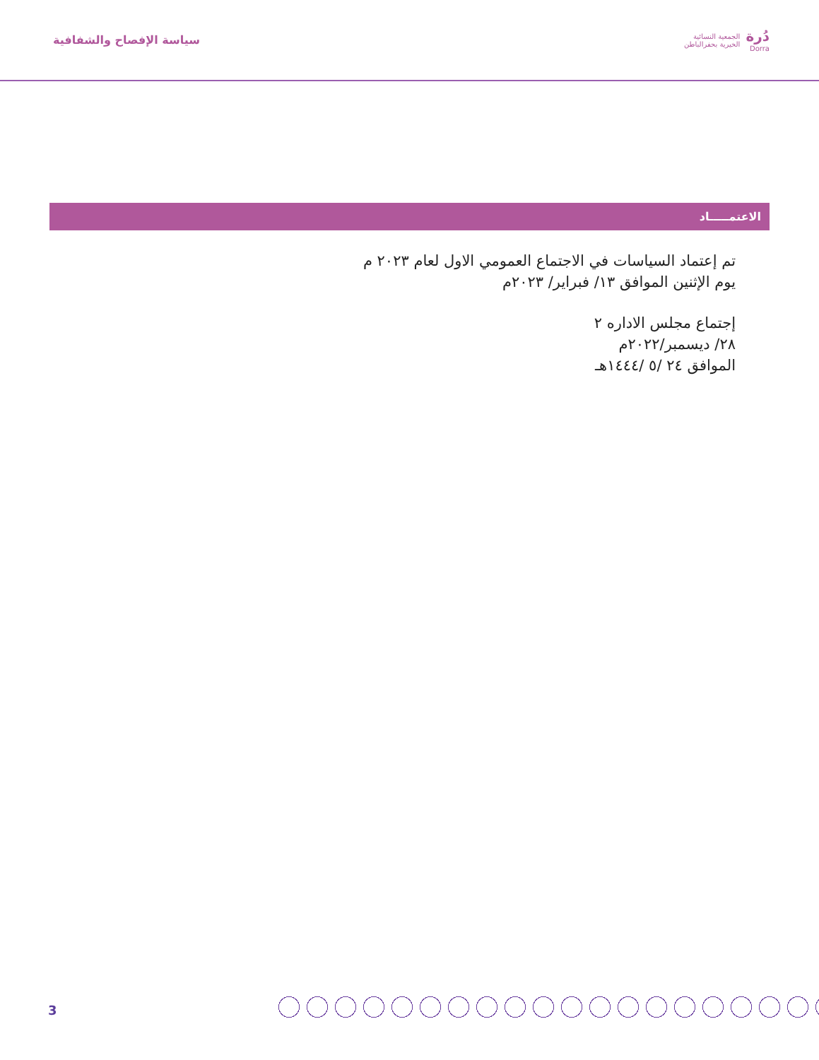دُرة
Dorra
الجمعية النسائية
الخيرية بحفرالباطن
سياسة الإفصاح والشفافية
الاعتمـــــاد
تم إعتماد السياسات في الاجتماع العمومي الاول لعام ٢٠٢٣ م
يوم الإثنين الموافق ١٣/ فبراير/ ٢٠٢٣م
إجتماع مجلس الاداره ٢
٢٨/ ديسمبر/٢٠٢٢م
الموافق ٢٤ /٥ /١٤٤٤هـ
3